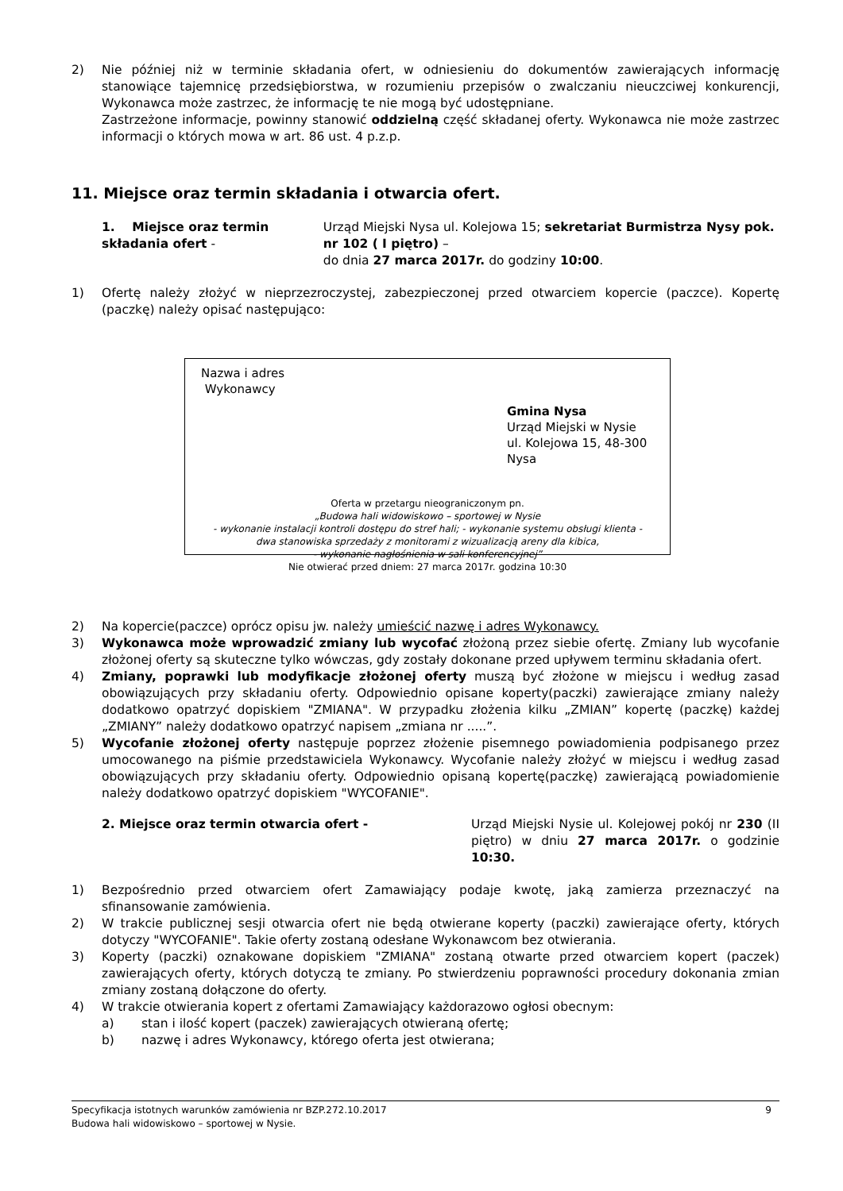2) Nie później niż w terminie składania ofert, w odniesieniu do dokumentów zawierających informację stanowiące tajemnicę przedsiębiorstwa, w rozumieniu przepisów o zwalczaniu nieuczciwej konkurencji, Wykonawca może zastrzec, że informację te nie mogą być udostępniane.
Zastrzeżone informacje, powinny stanowić oddzielną część składanej oferty. Wykonawca nie może zastrzec informacji o których mowa w art. 86 ust. 4 p.z.p.
11. Miejsce oraz termin składania i otwarcia ofert.
1. Miejsce oraz termin składania ofert - Urząd Miejski Nysa ul. Kolejowa 15; sekretariat Burmistrza Nysy pok. nr 102 ( I piętro) –
do dnia 27 marca 2017r. do godziny 10:00.
1) Ofertę należy złożyć w nieprzezroczystej, zabezpieczonej przed otwarciem kopercie (paczce). Kopertę (paczkę) należy opisać następująco:
Nazwa i adres
Wykonawcy
Gmina Nysa
Urząd Miejski w Nysie
ul. Kolejowa 15, 48-300 Nysa
Oferta w przetargu nieograniczonym pn.
„Budowa hali widowiskowo – sportowej w Nysie
- wykonanie instalacji kontroli dostępu do stref hali; - wykonanie systemu obsługi klienta -
dwa stanowiska sprzedaży z monitorami z wizualizacją areny dla kibica,
- wykonanie nagłośnienia w sali konferencyjnej”
Nie otwierać przed dniem: 27 marca 2017r. godzina 10:30
2) Na kopercie(paczce) oprócz opisu jw. należy umieścić nazwę i adres Wykonawcy.
3) Wykonawca może wprowadzić zmiany lub wycofać złożoną przez siebie ofertę. Zmiany lub wycofanie złożonej oferty są skuteczne tylko wówczas, gdy zostały dokonane przed upływem terminu składania ofert.
4) Zmiany, poprawki lub modyfikacje złożonej oferty muszą być złożone w miejscu i według zasad obowiązujących przy składaniu oferty. Odpowiednio opisane koperty(paczki) zawierające zmiany należy dodatkowo opatrzyć dopiskiem "ZMIANA". W przypadku złożenia kilku „ZMIAN” kopertę (paczkę) każdej „ZMIANY” należy dodatkowo opatrzyć napisem „zmiana nr .....”.
5) Wycofanie złożonej oferty następuje poprzez złożenie pisemnego powiadomienia podpisanego przez umocowanego na piśmie przedstawiciela Wykonawcy. Wycofanie należy złożyć w miejscu i według zasad obowiązujących przy składaniu oferty. Odpowiednio opisaną kopertę(paczkę) zawierającą powiadomienie należy dodatkowo opatrzyć dopiskiem "WYCOFANIE".
2. Miejsce oraz termin otwarcia ofert - Urząd Miejski Nysie ul. Kolejowej pokój nr 230 (II piętro) w dniu 27 marca 2017r. o godzinie 10:30.
1) Bezpośrednio przed otwarciem ofert Zamawiający podaje kwotę, jaką zamierza przeznaczyć na sfinansowanie zamówienia.
2) W trakcie publicznej sesji otwarcia ofert nie będą otwierane koperty (paczki) zawierające oferty, których dotyczy "WYCOFANIE". Takie oferty zostaną odesłane Wykonawcom bez otwierania.
3) Koperty (paczki) oznakowane dopiskiem "ZMIANA" zostaną otwarte przed otwarciem kopert (paczek) zawierających oferty, których dotyczą te zmiany. Po stwierdzeniu poprawności procedury dokonania zmian zmiany zostaną dołączone do oferty.
4) W trakcie otwierania kopert z ofertami Zamawiający każdorazowo ogłosi obecnym:
a) stan i ilość kopert (paczek) zawierających otwieraną ofertę;
b) nazwę i adres Wykonawcy, którego oferta jest otwierana;
Specyfikacja istotnych warunków zamówienia nr BZP.272.10.2017 9
Budowa hali widowiskowo – sportowej w Nysie.